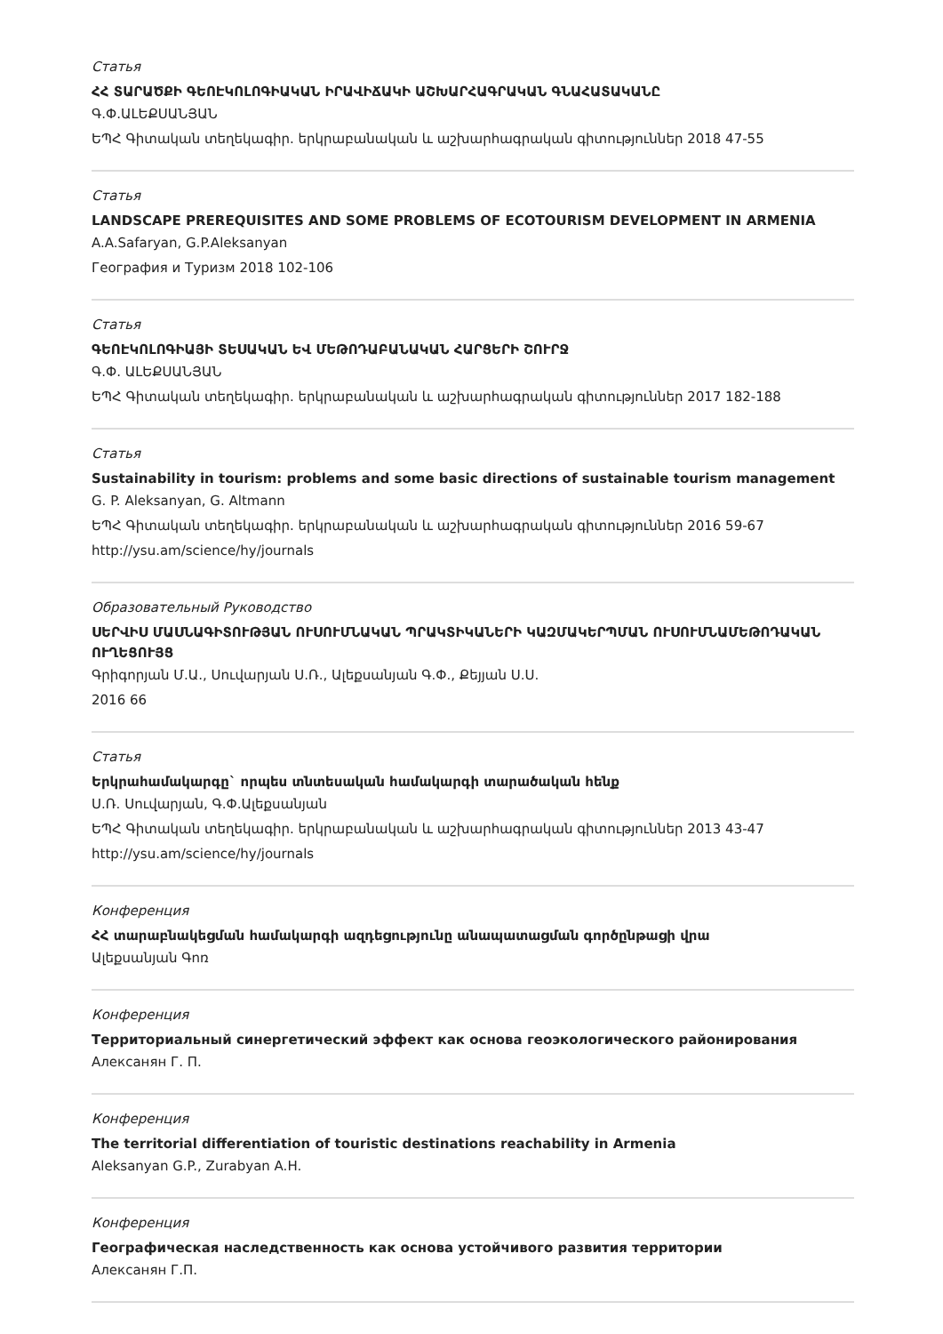Статья
ՀՀ ՏԱՐԱԾՔԻ ԳԵՈԷԿՈԼՈԳԻԱԿԱՆ ԻՐԱՎԻՃԱԿԻ ԱՇԽԱՐՀԱԳՐԱԿԱՆ ԳՆԱՀԱՏԱԿԱՆԸ
Գ.Փ.ԱԼԵՔՍԱՆՅԱՆ
ԵՊՀ Գիտական տեղեկագիր. երկրաբանական և աշխարհագրական գիտություններ 2018 47-55
Статья
LANDSCAPE PREREQUISITES AND SOME PROBLEMS OF ECOTOURISM DEVELOPMENT IN ARMENIA
A.A.Safaryan, G.P.Aleksanyan
География и Туризм 2018 102-106
Статья
ԳԵՈԷԿՈԼՈԳԻԱՅԻ ՏԵՍԱԿԱՆ ԵՎ ՄԵԹՈԴԱԲԱՆԱԿԱՆ ՀԱՐՑԵՐԻ ՇՈՒՐՋ
Գ.Փ. ԱԼԵՔՍԱՆՅԱՆ
ԵՊՀ Գիտական տեղեկագիր. երկրաբանական և աշխարհագրական գիտություններ 2017 182-188
Статья
Sustainability in tourism: problems and some basic directions of sustainable tourism management
G. P. Aleksanyan, G. Altmann
ԵՊՀ Գիտական տեղեկագիր. երկրաբանական և աշխարհագրական գիտություններ 2016 59-67
http://ysu.am/science/hy/journals
Образовательный Руководство
ՍԵՐՎԻՍ ՄԱՍՆԱԳԻՏՈՒԹՅԱՆ ՈՒՍՈՒՄՆԱԿԱՆ ՊՐԱԿՏԻԿԱՆԵՐԻ ԿԱԶՄԱԿԵՐՊՄԱՆ ՈՒՍՈՒՄՆԱՄԵԹՈԴԱԿԱՆ ՈՒՂԵՑՈՒՅՑ
Գրիգորյան Մ.Ա., Սուվարյան Ս.Ռ., Ալեքսանյան Գ.Փ., Քեյյան Ս.Ս.
2016 66
Статья
Երկրահամակարգը` որպես տնտեսական համակարգի տարածական հենք
Ս.Ռ. Սուվարյան, Գ.Փ.Ալեքսանյան
ԵՊՀ Գիտական տեղեկագիր. երկրաբանական և աշխարհագրական գիտություններ 2013 43-47
http://ysu.am/science/hy/journals
Конференция
ՀՀ տարաբնակեցման համակարգի ազդեցությունը անապատացման գործընթացի վրա
Ալեքսանյան Գոռ
Конференция
Территориальный синергетический эффект как основа геоэкологического районирования
Алексанян Г. П.
Конференция
The territorial differentiation of touristic destinations reachability in Armenia
Aleksanyan G.P., Zurabyan A.H.
Конференция
Географическая наследственность как основа устойчивого развития территории
Алексанян Г.П.